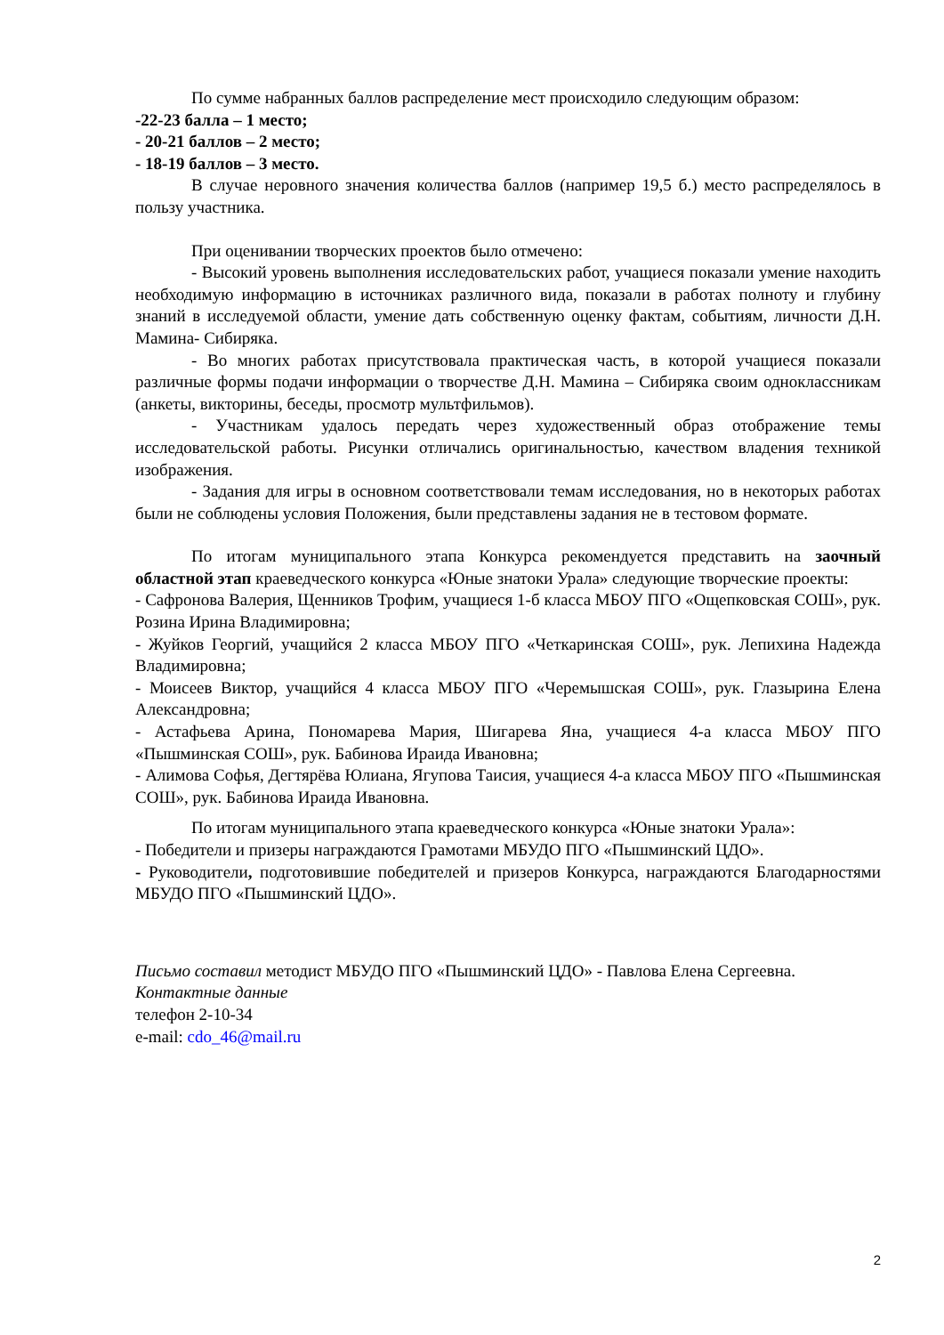По сумме набранных баллов распределение мест происходило следующим образом:
-22-23 балла – 1 место;
- 20-21 баллов – 2 место;
- 18-19 баллов – 3 место.
В случае неровного значения количества баллов (например 19,5 б.) место распределялось в пользу участника.
При оценивании творческих проектов было отмечено:
- Высокий уровень выполнения исследовательских работ, учащиеся показали умение находить необходимую информацию в источниках различного вида, показали в работах полноту и глубину знаний в исследуемой области, умение дать собственную оценку фактам, событиям, личности Д.Н. Мамина- Сибиряка.
- Во многих работах присутствовала практическая часть, в которой учащиеся показали различные формы подачи информации о творчестве Д.Н. Мамина – Сибиряка своим одноклассникам (анкеты, викторины, беседы, просмотр мультфильмов).
- Участникам удалось передать через художественный образ отображение темы исследовательской работы. Рисунки отличались оригинальностью, качеством владения техникой изображения.
- Задания для игры в основном соответствовали темам исследования, но в некоторых работах были не соблюдены условия Положения, были представлены задания не в тестовом формате.
По итогам муниципального этапа Конкурса рекомендуется представить на заочный областной этап краеведческого конкурса «Юные знатоки Урала» следующие творческие проекты:
- Сафронова Валерия, Щенников Трофим, учащиеся 1-б класса МБОУ ПГО «Ощепковская СОШ», рук. Розина Ирина Владимировна;
- Жуйков Георгий, учащийся 2 класса МБОУ ПГО «Четкаринская СОШ», рук. Лепихина Надежда Владимировна;
- Моисеев Виктор, учащийся 4 класса МБОУ ПГО «Черемышская СОШ», рук. Глазырина Елена Александровна;
- Астафьева Арина, Пономарева Мария, Шигарева Яна, учащиеся 4-а класса МБОУ ПГО «Пышминская СОШ», рук. Бабинова Ираида Ивановна;
- Алимова Софья, Дегтярёва Юлиана, Ягупова Таисия, учащиеся 4-а класса МБОУ ПГО «Пышминская СОШ», рук. Бабинова Ираида Ивановна.
По итогам муниципального этапа краеведческого конкурса «Юные знатоки Урала»:
- Победители и призеры награждаются Грамотами МБУДО ПГО «Пышминский ЦДО».
- Руководители, подготовившие победителей и призеров Конкурса, награждаются Благодарностями МБУДО ПГО «Пышминский ЦДО».
Письмо составил методист МБУДО ПГО «Пышминский ЦДО» - Павлова Елена Сергеевна.
Контактные данные
телефон 2-10-34
e-mail: cdo_46@mail.ru
2